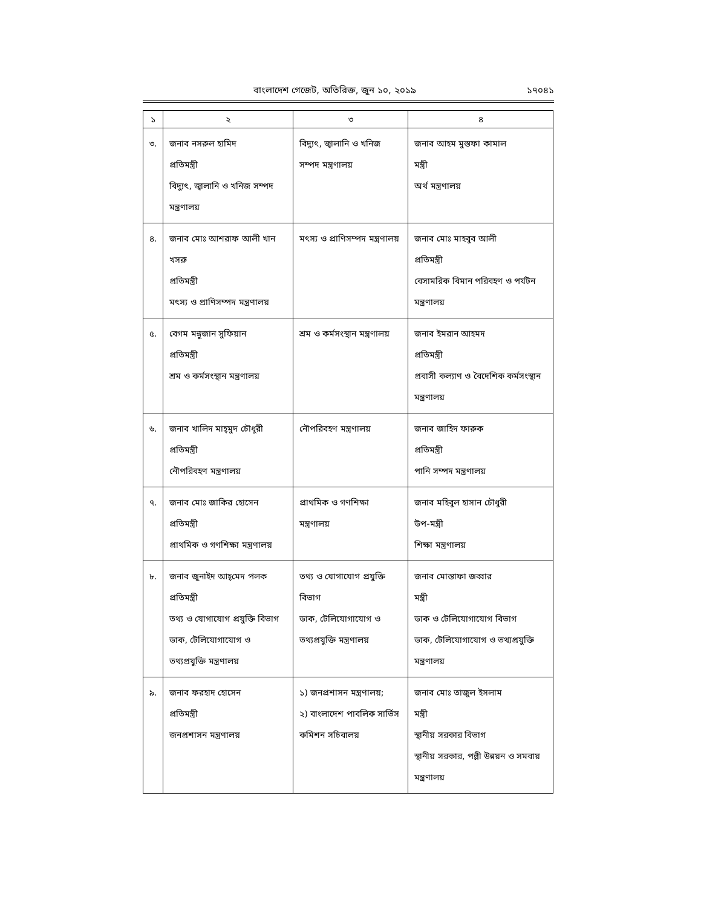বাংলাদেশ গেজেট, অতিরিক্ত, জুন ১০, ২০১৯ ১৭০৪১
| ১ | ২ | ৩ | ৪ |
| --- | --- | --- | --- |
| ৩. | জনাব নসরুল হামিদ প্রতিমন্ত্রী বিদ্যুৎ, জ্বালানি ও খনিজ সম্পদ মন্ত্রণালয় | বিদ্যুৎ, জ্বালানি ও খনিজ সম্পদ মন্ত্রণালয় | জনাব আহম মুস্তফা কামাল মন্ত্রী অর্থ মন্ত্রণালয় |
| ৪. | জনাব মোঃ আশরাফ আলী খান খসরু প্রতিমন্ত্রী মৎস্য ও প্রাণিসম্পদ মন্ত্রণালয় | মৎস্য ও প্রাণিসম্পদ মন্ত্রণালয় | জনাব মোঃ মাহবুব আলী প্রতিমন্ত্রী বেসামরিক বিমান পরিবহণ ও পর্যটন মন্ত্রণালয় |
| ৫. | বেগম মন্নুজান সুফিয়ান প্রতিমন্ত্রী শ্রম ও কর্মসংস্থান মন্ত্রণালয় | শ্রম ও কর্মসংস্থান মন্ত্রণালয় | জনাব ইমরান আহমদ প্রতিমন্ত্রী প্রবাসী কল্যাণ ও বৈদেশিক কর্মসংস্থান মন্ত্রণালয় |
| ৬. | জনাব খালিদ মাহ্‌মুদ চৌধুরী প্রতিমন্ত্রী নৌপরিবহণ মন্ত্রণালয় | নৌপরিবহণ মন্ত্রণালয় | জনাব জাহিদ ফারুক প্রতিমন্ত্রী পানি সম্পদ মন্ত্রণালয় |
| ৭. | জনাব মোঃ জাকির হোসেন প্রতিমন্ত্রী প্রাথমিক ও গণশিক্ষা মন্ত্রণালয় | প্রাথমিক ও গণশিক্ষা মন্ত্রণালয় | জনাব মহিবুল হাসান চৌধুরী উপ-মন্ত্রী শিক্ষা মন্ত্রণালয় |
| ৮. | জনাব জুনাইদ আহ্‌মেদ পলক প্রতিমন্ত্রী তথ্য ও যোগাযোগ প্রযুক্তি বিভাগ ডাক, টেলিযোগাযোগ ও তথ্যপ্রযুক্তি মন্ত্রণালয় | তথ্য ও যোগাযোগ প্রযুক্তি বিভাগ ডাক, টেলিযোগাযোগ ও তথ্যপ্রযুক্তি মন্ত্রণালয় | জনাব মোস্তাফা জব্বার মন্ত্রী ডাক ও টেলিযোগাযোগ বিভাগ ডাক, টেলিযোগাযোগ ও তথ্যপ্রযুক্তি মন্ত্রণালয় |
| ৯. | জনাব ফরহাদ হোসেন প্রতিমন্ত্রী জনপ্রশাসন মন্ত্রণালয় | ১) জনপ্রশাসন মন্ত্রণালয়; ২) বাংলাদেশ পাবলিক সার্ভিস কমিশন সচিবালয় | জনাব মোঃ তাজুল ইসলাম মন্ত্রী স্থানীয় সরকার বিভাগ স্থানীয় সরকার, পল্লী উন্নয়ন ও সমবায় মন্ত্রণালয় |